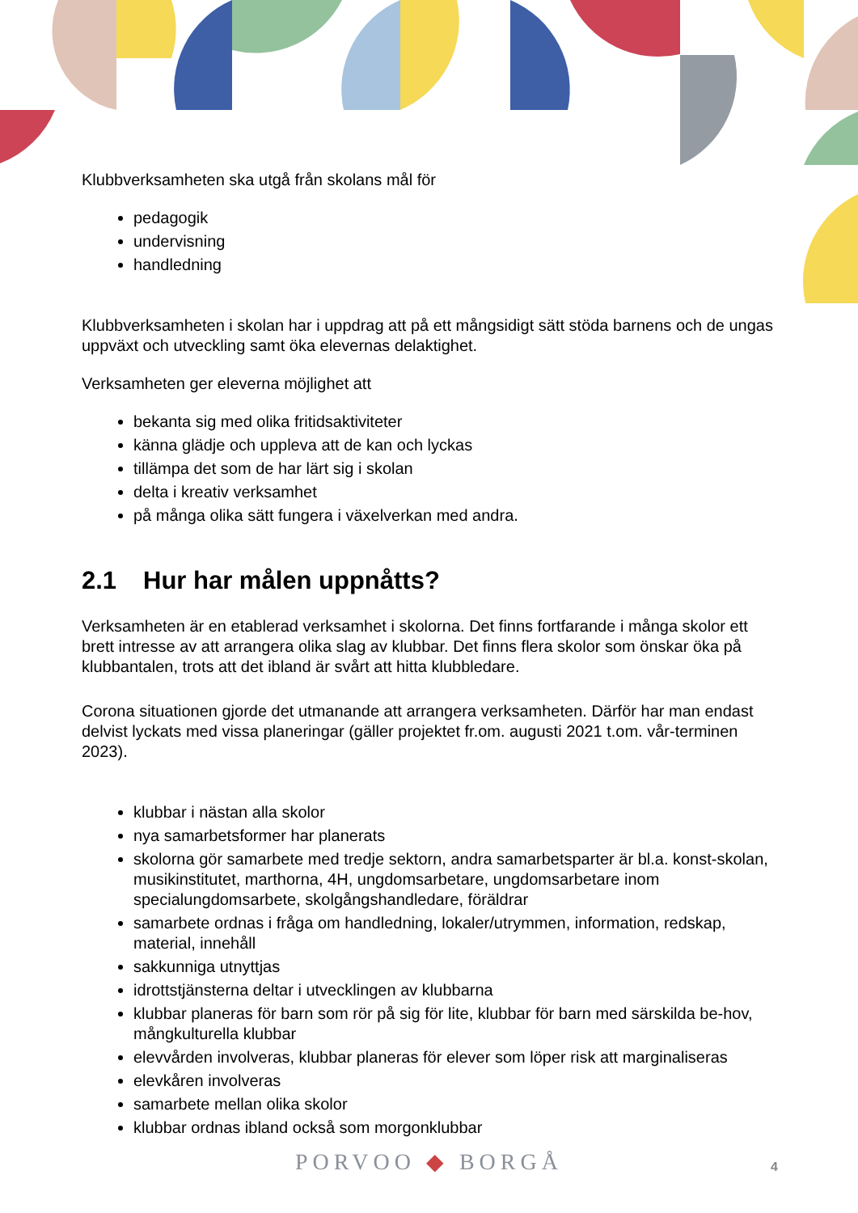Klubbverksamheten ska utgå från skolans mål för
pedagogik
undervisning
handledning
Klubbverksamheten i skolan har i uppdrag att på ett mångsidigt sätt stöda barnens och de ungas uppväxt och utveckling samt öka elevernas delaktighet.
Verksamheten ger eleverna möjlighet att
bekanta sig med olika fritidsaktiviteter
känna glädje och uppleva att de kan och lyckas
tillämpa det som de har lärt sig i skolan
delta i kreativ verksamhet
på många olika sätt fungera i växelverkan med andra.
2.1 Hur har målen uppnåtts?
Verksamheten är en etablerad verksamhet i skolorna. Det finns fortfarande i många skolor ett brett intresse av att arrangera olika slag av klubbar. Det finns flera skolor som önskar öka på klubbantalen, trots att det ibland är svårt att hitta klubbledare.
Corona situationen gjorde det utmanande att arrangera verksamheten. Därför har man endast delvist lyckats med vissa planeringar (gäller projektet fr.om. augusti 2021 t.om. vår-terminen 2023).
klubbar i nästan alla skolor
nya samarbetsformer har planerats
skolorna gör samarbete med tredje sektorn, andra samarbetsparter är bl.a. konst-skolan, musikinstitutet, marthorna, 4H, ungdomsarbetare, ungdomsarbetare inom specialungdomsarbete, skolgångshandledare, föräldrar
samarbete ordnas i fråga om handledning, lokaler/utrymmen, information, redskap, material, innehåll
sakkunniga utnyttjas
idrottstjänsterna deltar i utvecklingen av klubbarna
klubbar planeras för barn som rör på sig för lite, klubbar för barn med särskilda be-hov, mångkulturella klubbar
elevvården involveras, klubbar planeras för elever som löper risk att marginaliseras
elevkåren involveras
samarbete mellan olika skolor
klubbar ordnas ibland också som morgonklubbar
PORVOO ◆ BORGÅ 4